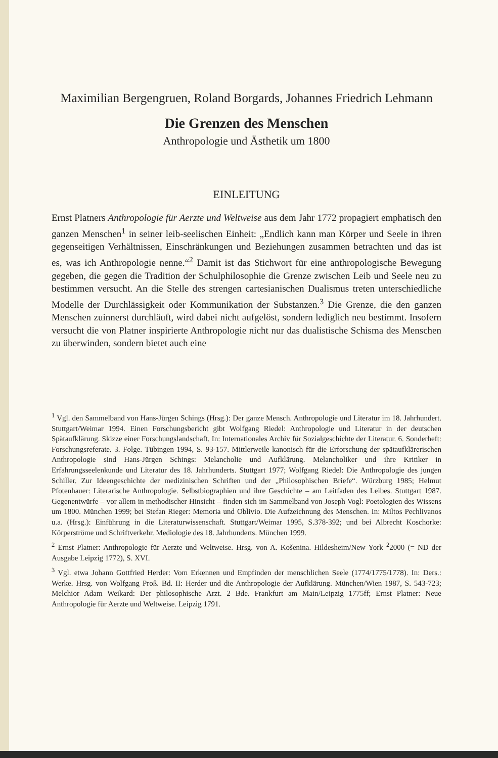Maximilian Bergengruen, Roland Borgards, Johannes Friedrich Lehmann
Die Grenzen des Menschen
Anthropologie und Ästhetik um 1800
EINLEITUNG
Ernst Platners Anthropologie für Aerzte und Weltweise aus dem Jahr 1772 propagiert emphatisch den ganzen Menschen<sup>1</sup> in seiner leib-seelischen Einheit: „Endlich kann man Körper und Seele in ihren gegenseitigen Verhältnissen, Einschränkungen und Beziehungen zusammen betrachten und das ist es, was ich Anthropologie nenne.“<sup>2</sup> Damit ist das Stichwort für eine anthropologische Bewegung gegeben, die gegen die Tradition der Schulphilosophie die Grenze zwischen Leib und Seele neu zu bestimmen versucht. An die Stelle des strengen cartesianischen Dualismus treten unterschiedliche Modelle der Durchlässigkeit oder Kommunikation der Substanzen.<sup>3</sup> Die Grenze, die den ganzen Menschen zuinnerst durchläuft, wird dabei nicht aufgelöst, sondern lediglich neu bestimmt. Insofern versucht die von Platner inspirierte Anthropologie nicht nur das dualistische Schisma des Menschen zu überwinden, sondern bietet auch eine
<sup>1</sup> Vgl. den Sammelband von Hans-Jürgen Schings (Hrsg.): Der ganze Mensch. Anthropologie und Literatur im 18. Jahrhundert. Stuttgart/Weimar 1994. Einen Forschungsbericht gibt Wolfgang Riedel: Anthropologie und Literatur in der deutschen Spätaufklärung. Skizze einer Forschungslandschaft. In: Internationales Archiv für Sozialgeschichte der Literatur. 6. Sonderheft: Forschungsreferate. 3. Folge. Tübingen 1994, S. 93-157. Mittlerweile kanonisch für die Erforschung der spätaufklärerischen Anthropologie sind Hans-Jürgen Schings: Melancholie und Aufklärung. Melancholiker und ihre Kritiker in Erfahrungsseelenkunde und Literatur des 18. Jahrhunderts. Stuttgart 1977; Wolfgang Riedel: Die Anthropologie des jungen Schiller. Zur Ideengeschichte der medizinischen Schriften und der „Philosophischen Briefe“. Würzburg 1985; Helmut Pfotenhauer: Literarische Anthropologie. Selbstbiographien und ihre Geschichte – am Leitfaden des Leibes. Stuttgart 1987. Gegenentwürfe – vor allem in methodischer Hinsicht – finden sich im Sammelband von Joseph Vogl: Poetologien des Wissens um 1800. München 1999; bei Stefan Rieger: Memoria und Oblivio. Die Aufzeichnung des Menschen. In: Miltos Pechlivanos u.a. (Hrsg.): Einführung in die Literaturwissenschaft. Stuttgart/Weimar 1995, S.378-392; und bei Albrecht Koschorke: Körperströme und Schriftverkehr. Mediologie des 18. Jahrhunderts. München 1999.
<sup>2</sup> Ernst Platner: Anthropologie für Aerzte und Weltweise. Hrsg. von A. Košenina. Hildesheim/New York <sup>2</sup>2000 (= ND der Ausgabe Leipzig 1772), S. XVI.
<sup>3</sup> Vgl. etwa Johann Gottfried Herder: Vom Erkennen und Empfinden der menschlichen Seele (1774/1775/1778). In: Ders.: Werke. Hrsg. von Wolfgang Proß. Bd. II: Herder und die Anthropologie der Aufklärung. München/Wien 1987, S. 543-723; Melchior Adam Weikard: Der philosophische Arzt. 2 Bde. Frankfurt am Main/Leipzig 1775ff; Ernst Platner: Neue Anthropologie für Aerzte und Weltweise. Leipzig 1791.